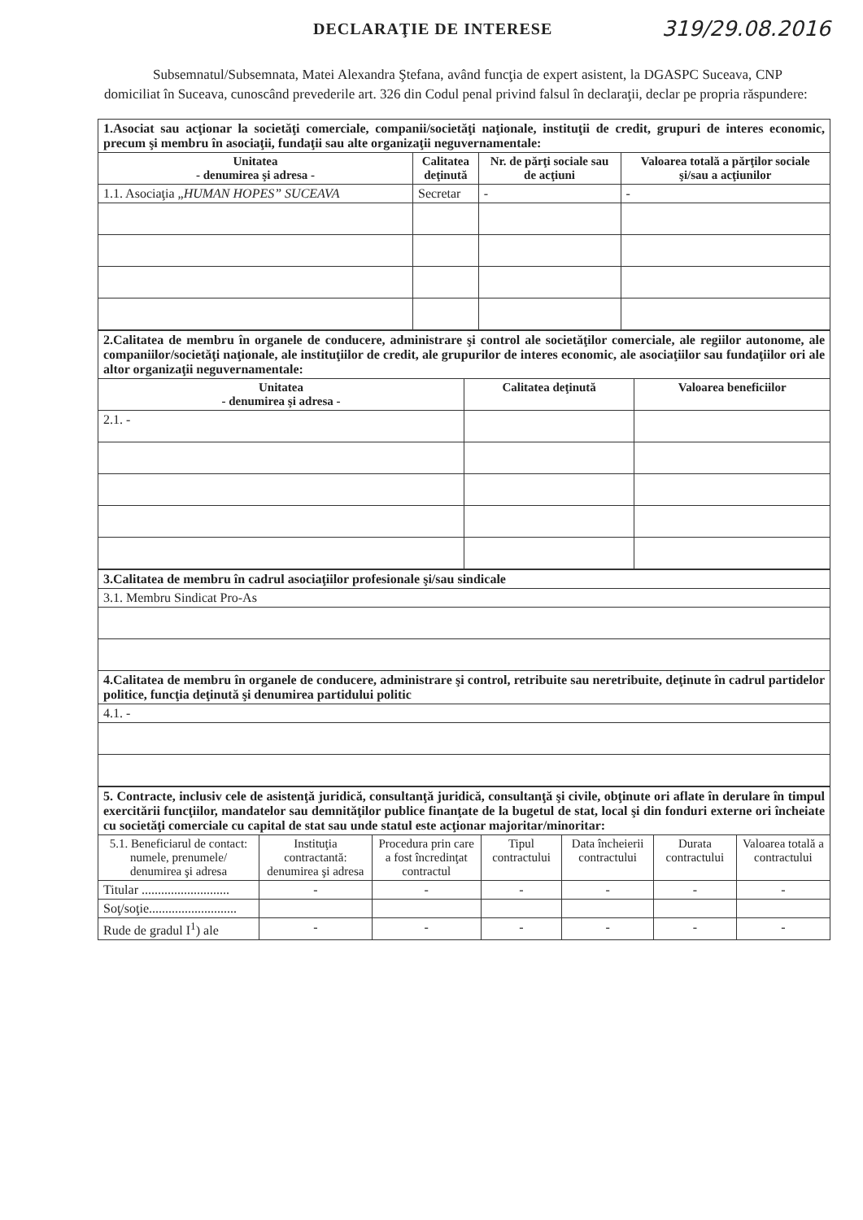DECLARAŢIE DE INTERESE
319/29.08.2016
Subsemnatul/Subsemnata, Matei Alexandra Ştefana, având funcţia de expert asistent, la DGASPC Suceava, CNP domiciliat în Suceava, cunoscând prevederile art. 326 din Codul penal privind falsul în declaraţii, declar pe propria răspundere:
| 1.Asociat sau acţionar la societăţi comerciale, companii/societăţi naţionale, instituţii de credit, grupuri de interes economic, precum şi membru în asociaţii, fundaţii sau alte organizaţii neguvernamentale: | | | |
| Unitatea - denumirea şi adresa - | Calitatea deţinută | Nr. de părţi sociale sau de acţiuni | Valoarea totală a părţilor sociale şi/sau a acţiunilor |
| 1.1. Asociaţia „ HUMAN HOPES” SUCEAVA | Secretar | - | - |
| 2.Calitatea de membru în organele de conducere, administrare şi control ale societăţilor comerciale, ale regiilor autonome, ale companiilor/societăţi naţionale, ale instituţiilor de credit, ale grupurilor de interes economic, ale asociaţiilor sau fundaţiilor ori ale altor organizaţii neguvernamentale: | | |
| Unitatea - denumirea şi adresa - | Calitatea deţinută | Valoarea beneficiilor |
| 2.1. - | | |
| 3.Calitatea de membru în cadrul asociaţiilor profesionale şi/sau sindicale |
| 3.1. Membru Sindicat Pro-As |
| 4.Calitatea de membru în organele de conducere, administrare şi control, retribuite sau neretribuite, deţinute în cadrul partidelor politice, funcţia deţinută şi denumirea partidului politic |
| 4.1. - |
| 5. Contracte, inclusiv cele de asistenţă juridică, consultanţă juridică, consultanţă şi civile, obţinute ori aflate în derulare în timpul exercitării funcţiilor, mandatelor sau demnităţilor publice finanţate de la bugetul de stat, local şi din fonduri externe ori încheiate cu societăţi comerciale cu capital de stat sau unde statul este acţionar majoritar/minoritar: | | | | | | |
| 5.1. Beneficiarul de contact: numele, prenumele/ denumirea şi adresa | Instituţia contractantă: denumirea şi adresa | Procedura prin care a fost încredinţat contractul | Tipul contractului | Data încheierii contractului | Durata contractului | Valoarea totală a contractului |
| Titular ........................... | - | - | - | - | - | - |
| Soţ/soţie........................... | | | | | | |
| Rude de gradul I<sup>1</sup>) ale | - | - | - | - | - | - |